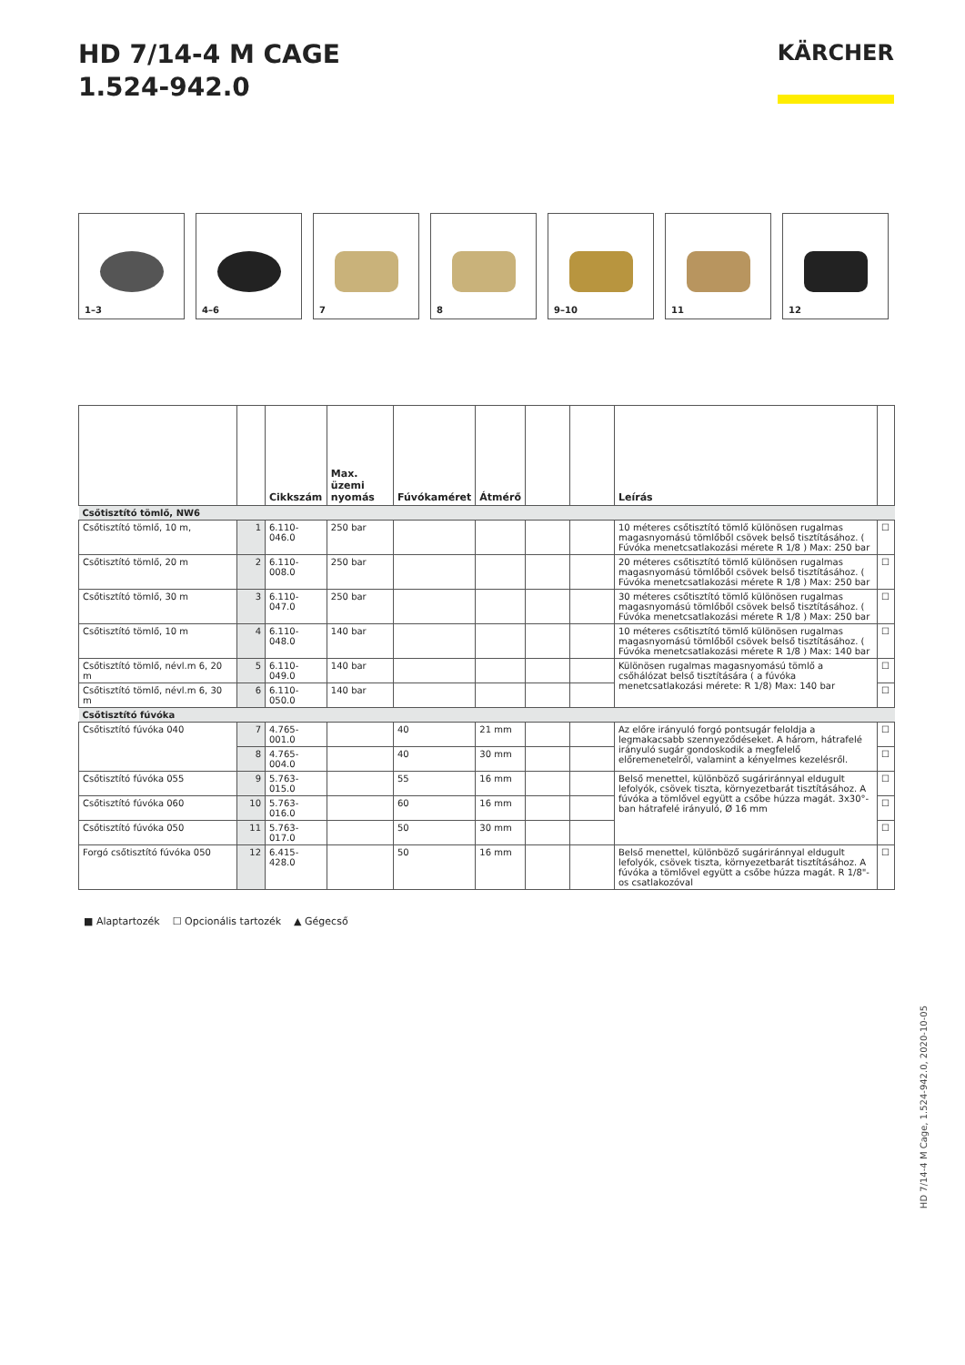HD 7/14-4 M CAGE
1.524-942.0
KÄRCHER
1–3 4–6 7 8 9–10 11 12
| | | Cikkszám | Max. üzemi nyomás | Fúvókaméret | Átmérő | | | Leírás | |
| --- | --- | --- | --- | --- | --- | --- | --- | --- | --- |
| Csőtisztító tömlő, NW6 | | | | | | | | | |
| Csőtisztító tömlő, 10 m, | 1 | 6.110-046.0 | 250 bar | | | | | 10 méteres csőtisztító tömlő különösen rugalmas magasnyomású tömlőből csövek belső tisztításához. ( Fúvóka menetcsatlakozási mérete R 1/8 ) Max: 250 bar | ☐ |
| Csőtisztító tömlő, 20 m | 2 | 6.110-008.0 | 250 bar | | | | | 20 méteres csőtisztító tömlő különösen rugalmas magasnyomású tömlőből csövek belső tisztításához. ( Fúvóka menetcsatlakozási mérete R 1/8 ) Max: 250 bar | ☐ |
| Csőtisztító tömlő, 30 m | 3 | 6.110-047.0 | 250 bar | | | | | 30 méteres csőtisztító tömlő különösen rugalmas magasnyomású tömlőből csövek belső tisztításához. ( Fúvóka menetcsatlakozási mérete R 1/8 ) Max: 250 bar | ☐ |
| Csőtisztító tömlő, 10 m | 4 | 6.110-048.0 | 140 bar | | | | | 10 méteres csőtisztító tömlő különösen rugalmas magasnyomású tömlőből csövek belső tisztításához. ( Fúvóka menetcsatlakozási mérete R 1/8 ) Max: 140 bar | ☐ |
| Csőtisztító tömlő, névl.m 6, 20 m | 5 | 6.110-049.0 | 140 bar | | | | | Különösen rugalmas magasnyomású tömlő a csőhálózat belső tisztítására ( a fúvóka menetcsatlakozási mérete: R 1/8) Max: 140 bar | ☐ |
| Csőtisztító tömlő, névl.m 6, 30 m | 6 | 6.110-050.0 | 140 bar | | | | | | ☐ |
| Csőtisztító fúvóka | | | | | | | | | |
| Csőtisztító fúvóka 040 | 7 | 4.765-001.0 | | 40 | 21 mm | | | Az előre irányuló forgó pontsugár feloldja a legmakacsabb szennyeződéseket. A három, hátrafelé irányuló sugár gondoskodik a megfelelő előremenetelről, valamint a kényelmes kezelésről. | ☐ |
| | 8 | 4.765-004.0 | | 40 | 30 mm | | | | ☐ |
| Csőtisztító fúvóka 055 | 9 | 5.763-015.0 | | 55 | 16 mm | | | Belső menettel, különböző sugáriránnyal eldugult lefolyók, csövek tiszta, környezetbarát tisztításához. A fúvóka a tömlővel együtt a csőbe húzza magát. 3x30°-ban hátrafelé irányuló, Ø 16 mm | ☐ |
| Csőtisztító fúvóka 060 | 10 | 5.763-016.0 | | 60 | 16 mm | | | | ☐ |
| Csőtisztító fúvóka 050 | 11 | 5.763-017.0 | | 50 | 30 mm | | | | ☐ |
| Forgó csőtisztító fúvóka 050 | 12 | 6.415-428.0 | | 50 | 16 mm | | | Belső menettel, különböző sugáriránnyal eldugult lefolyók, csövek tiszta, környezetbarát tisztításához. A fúvóka a tömlővel együtt a csőbe húzza magát. R 1/8"-os csatlakozóval | ☐ |
■ Alaptartozék ☐ Opcionális tartozék ▲ Gégecső
HD 7/14-4 M Cage, 1.524-942.0, 2020-10-05